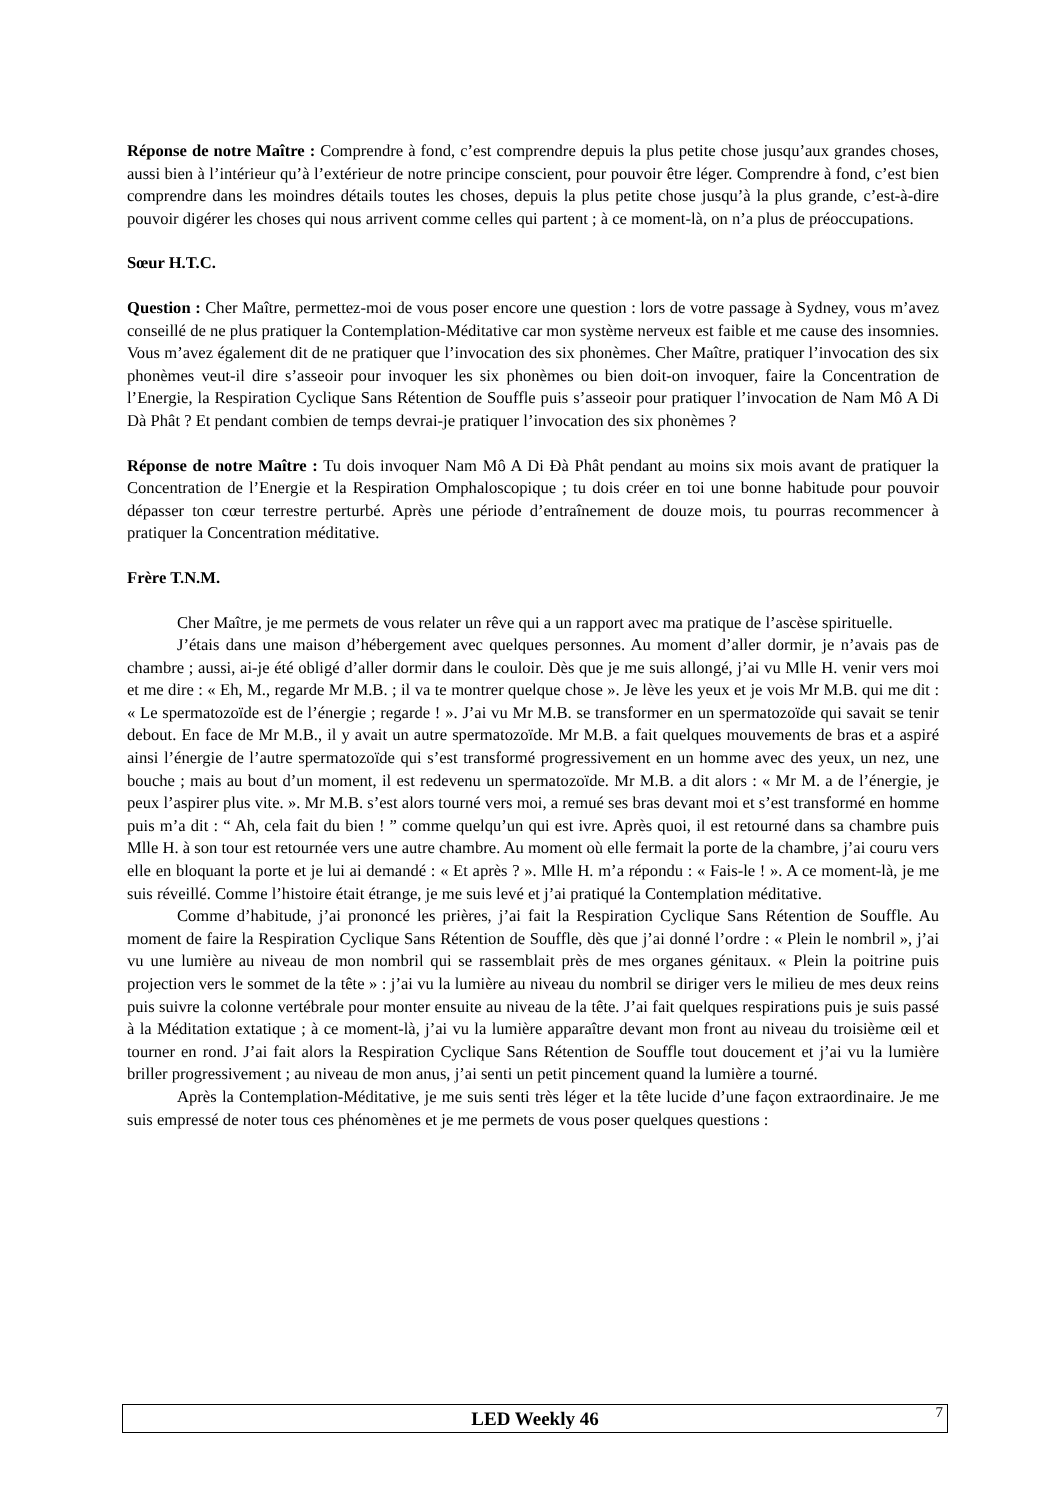Réponse de notre Maître : Comprendre à fond, c’est comprendre depuis la plus petite chose jusqu’aux grandes choses, aussi bien à l’intérieur qu’à l’extérieur de notre principe conscient, pour pouvoir être léger. Comprendre à fond, c’est bien comprendre dans les moindres détails toutes les choses, depuis la plus petite chose jusqu’à la plus grande, c’est-à-dire pouvoir digérer les choses qui nous arrivent comme celles qui partent ; à ce moment-là, on n’a plus de préoccupations.
Sœur H.T.C.
Question : Cher Maître, permettez-moi de vous poser encore une question : lors de votre passage à Sydney, vous m’avez conseillé de ne plus pratiquer la Contemplation-Méditative car mon système nerveux est faible et me cause des insomnies. Vous m’avez également dit de ne pratiquer que l’invocation des six phonèmes. Cher Maître, pratiquer l’invocation des six phonèmes veut-il dire s’asseoir pour invoquer les six phonèmes ou bien doit-on invoquer, faire la Concentration de l’Energie, la Respiration Cyclique Sans Rétention de Souffle puis s’asseoir pour pratiquer l’invocation de Nam Mô A Di Dà Phât ? Et pendant combien de temps devrai-je pratiquer l’invocation des six phonèmes ?
Réponse de notre Maître : Tu dois invoquer Nam Mô A Di Đà Phât pendant au moins six mois avant de pratiquer la Concentration de l’Energie et la Respiration Omphaloscopique ; tu dois créer en toi une bonne habitude pour pouvoir dépasser ton cœur terrestre perturbé. Après une période d’entraînement de douze mois, tu pourras recommencer à pratiquer la Concentration méditative.
Frère T.N.M.
Cher Maître, je me permets de vous relater un rêve qui a un rapport avec ma pratique de l’ascèse spirituelle.
J’étais dans une maison d’hébergement avec quelques personnes. Au moment d’aller dormir, je n’avais pas de chambre ; aussi, ai-je été obligé d’aller dormir dans le couloir. Dès que je me suis allongé, j’ai vu Mlle H. venir vers moi et me dire : « Eh, M., regarde Mr M.B. ; il va te montrer quelque chose ». Je lève les yeux et je vois Mr M.B. qui me dit : « Le spermatozoïde est de l’énergie ; regarde ! ». J’ai vu Mr M.B. se transformer en un spermatozoïde qui savait se tenir debout. En face de Mr M.B., il y avait un autre spermatozoïde. Mr M.B. a fait quelques mouvements de bras et a aspiré ainsi l’énergie de l’autre spermatozoïde qui s’est transformé progressivement en un homme avec des yeux, un nez, une bouche ; mais au bout d’un moment, il est redevenu un spermatozoïde. Mr M.B. a dit alors : « Mr M. a de l’énergie, je peux l’aspirer plus vite. ». Mr M.B. s’est alors tourné vers moi, a remué ses bras devant moi et s’est transformé en homme puis m’a dit : “ Ah, cela fait du bien ! ” comme quelqu’un qui est ivre. Après quoi, il est retourné dans sa chambre puis Mlle H. à son tour est retournée vers une autre chambre. Au moment où elle fermait la porte de la chambre, j’ai couru vers elle en bloquant la porte et je lui ai demandé : « Et après ? ». Mlle H. m’a répondu : « Fais-le ! ». A ce moment-là, je me suis réveillé. Comme l’histoire était étrange, je me suis levé et j’ai pratiqué la Contemplation méditative.
Comme d’habitude, j’ai prononcé les prières, j’ai fait la Respiration Cyclique Sans Rétention de Souffle. Au moment de faire la Respiration Cyclique Sans Rétention de Souffle, dès que j’ai donné l’ordre : « Plein le nombril », j’ai vu une lumière au niveau de mon nombril qui se rassemblait près de mes organes génitaux. « Plein la poitrine puis projection vers le sommet de la tête » : j’ai vu la lumière au niveau du nombril se diriger vers le milieu de mes deux reins puis suivre la colonne vertébrale pour monter ensuite au niveau de la tête. J’ai fait quelques respirations puis je suis passé à la Méditation extatique ; à ce moment-là, j’ai vu la lumière apparaître devant mon front au niveau du troisième œil et tourner en rond. J’ai fait alors la Respiration Cyclique Sans Rétention de Souffle tout doucement et j’ai vu la lumière briller progressivement ; au niveau de mon anus, j’ai senti un petit pincement quand la lumière a tourné.
Après la Contemplation-Méditative, je me suis senti très léger et la tête lucide d’une façon extraordinaire. Je me suis empressé de noter tous ces phénomènes et je me permets de vous poser quelques questions :
LED Weekly 46 7